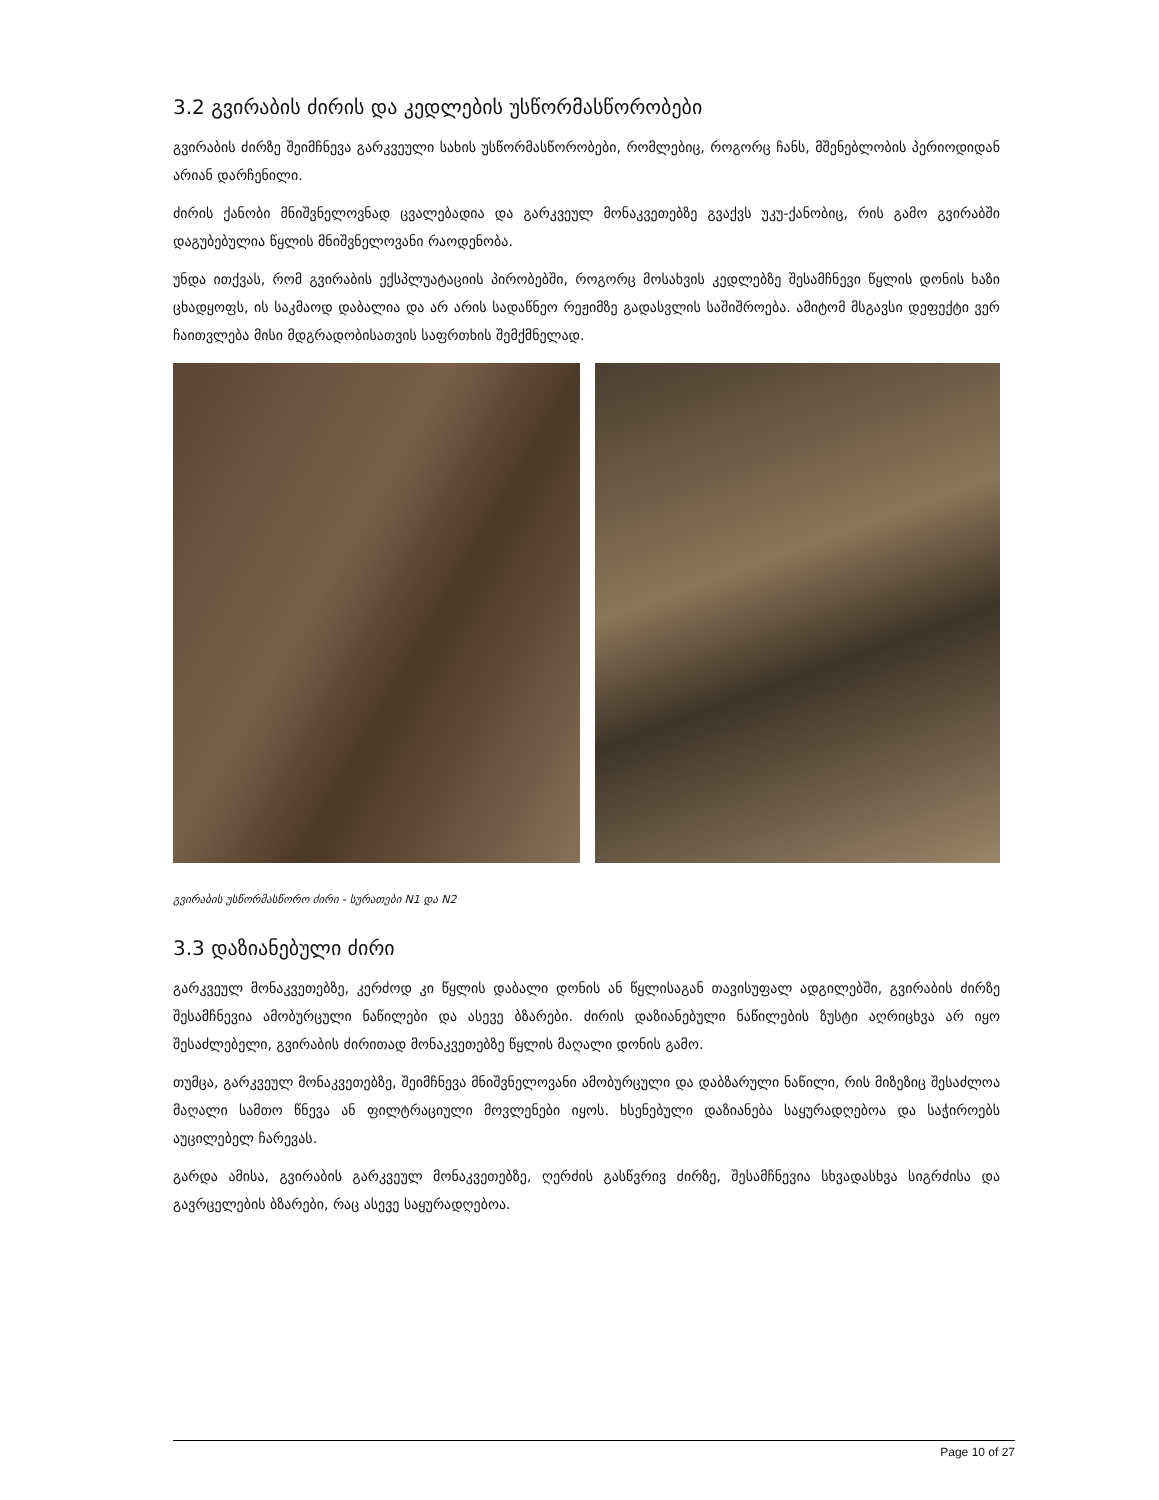3.2 გვირაბის ძირის და კედლების უსწორმასწორობები
გვირაბის ძირზე შეიმჩნევა გარკვეული სახის უსწორმასწორობები, რომლებიც, როგორც ჩანს, მშენებლობის პერიოდიდან არიან დარჩენილი.
ძირის ქანობი მნიშვნელოვნად ცვალებადია და გარკვეულ მონაკვეთებზე გვაქვს უკუ-ქანობიც, რის გამო გვირაბში დაგუბებულია წყლის მნიშვნელოვანი რაოდენობა.
უნდა ითქვას, რომ გვირაბის ექსპლუატაციის პირობებში, როგორც მოსახვის კედლებზე შესამჩნევი წყლის დონის ხაზი ცხადყოფს, ის საკმაოდ დაბალია და არ არის სადაწნეო რეჟიმზე გადასვლის საშიშროება. ამიტომ მსგავსი დეფექტი ვერ ჩაითვლება მისი მდგრადობისათვის საფრთხის შემქმნელად.
გვირაბის უსწორმასწორო ძირი - სურათები N1 და N2
3.3 დაზიანებული ძირი
გარკვეულ მონაკვეთებზე, კერძოდ კი წყლის დაბალი დონის ან წყლისაგან თავისუფალ ადგილებში, გვირაბის ძირზე შესამჩნევია ამობურცული ნაწილები და ასევე ბზარები. ძირის დაზიანებული ნაწილების ზუსტი აღრიცხვა არ იყო შესაძლებელი, გვირაბის ძირითად მონაკვეთებზე წყლის მაღალი დონის გამო.
თუმცა, გარკვეულ მონაკვეთებზე, შეიმჩნევა მნიშვნელოვანი ამობურცული და დაბზარული ნაწილი, რის მიზეზიც შესაძლოა მაღალი სამთო წნევა ან ფილტრაციული მოვლენები იყოს. ხსენებული დაზიანება საყურადღებოა და საჭიროებს აუცილებელ ჩარევას.
გარდა ამისა, გვირაბის გარკვეულ მონაკვეთებზე, ღერძის გასწვრივ ძირზე, შესამჩნევია სხვადასხვა სიგრძისა და გავრცელების ბზარები, რაც ასევე საყურადღებოა.
Page 10 of 27